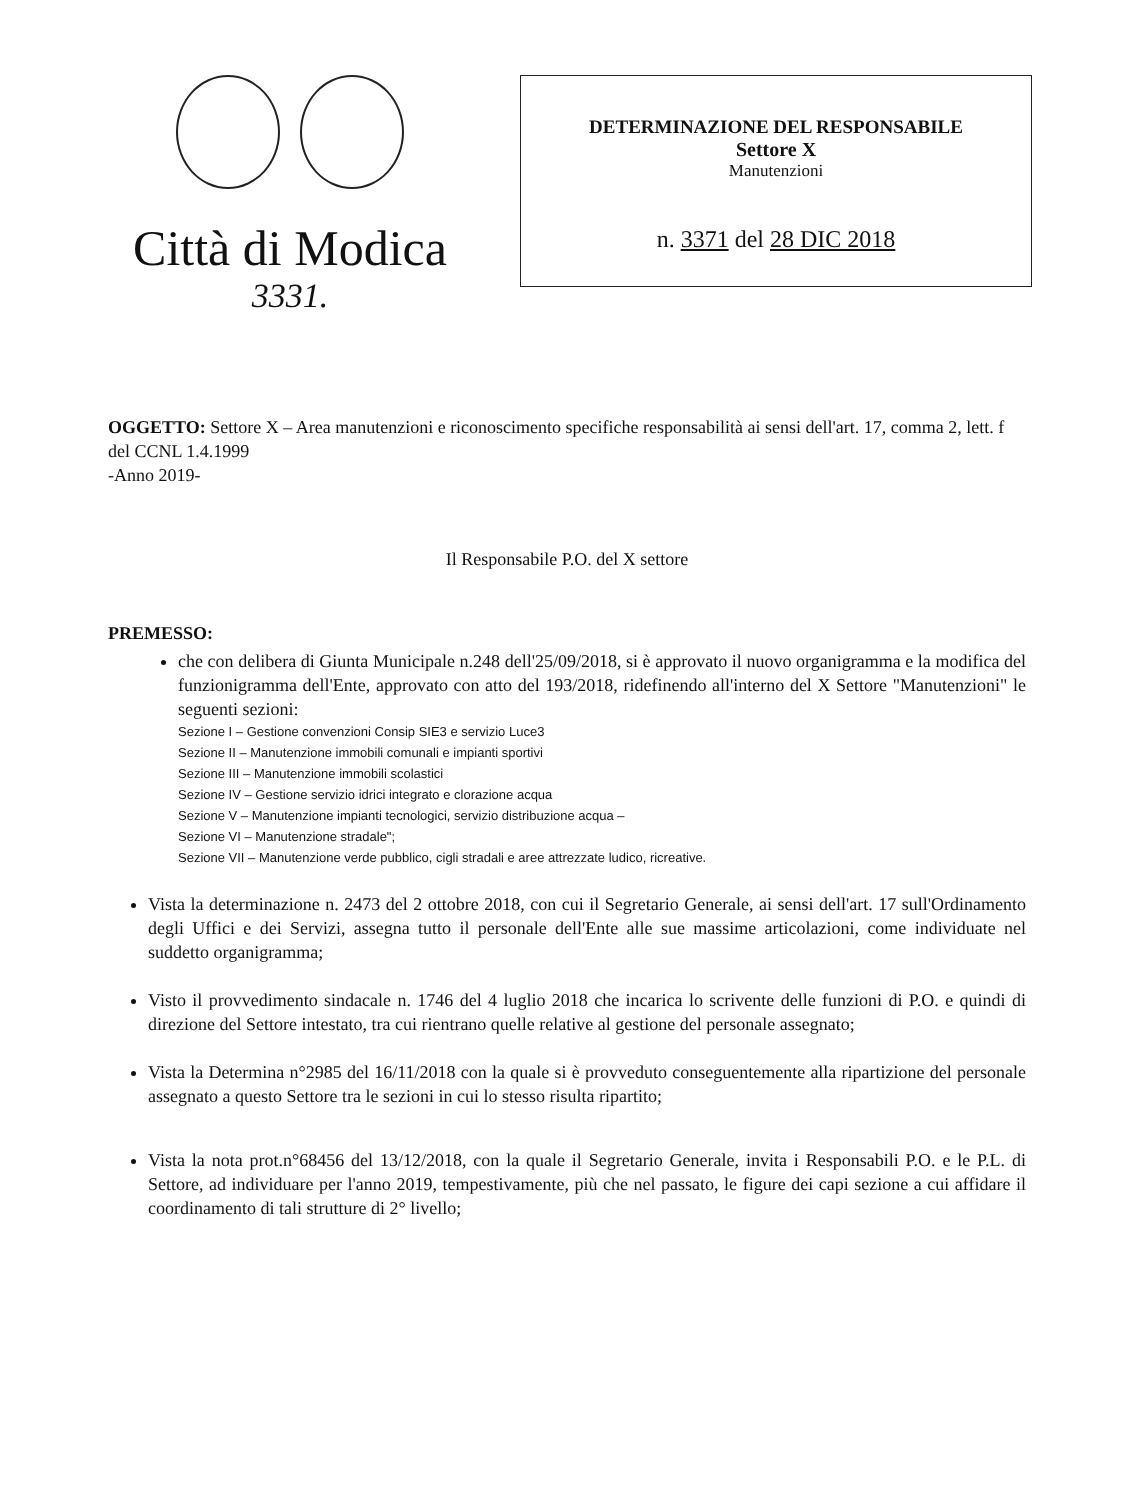Città di Modica
3331.
DETERMINAZIONE DEL RESPONSABILE
Settore X
Manutenzioni
n. 3371 del 28 DIC 2018
OGGETTO: Settore X – Area manutenzioni e riconoscimento specifiche responsabilità ai sensi dell'art. 17, comma 2, lett. f del CCNL 1.4.1999
-Anno 2019-
Il Responsabile P.O. del X settore
PREMESSO:
che con delibera di Giunta Municipale n.248 dell'25/09/2018, si è approvato il nuovo organigramma e la modifica del funzionigramma dell'Ente, approvato con atto del 193/2018, ridefinendo all'interno del X Settore "Manutenzioni" le seguenti sezioni:
Sezione I – Gestione convenzioni Consip SIE3 e servizio Luce3
Sezione II – Manutenzione immobili comunali e impianti sportivi
Sezione III – Manutenzione immobili scolastici
Sezione IV – Gestione servizio idrici integrato e clorazione acqua
Sezione V – Manutenzione impianti tecnologici, servizio distribuzione acqua –
Sezione VI – Manutenzione stradale";
Sezione VII – Manutenzione verde pubblico, cigli stradali e aree attrezzate ludico, ricreative.
Vista la determinazione n. 2473 del 2 ottobre 2018, con cui il Segretario Generale, ai sensi dell'art. 17 sull'Ordinamento degli Uffici e dei Servizi, assegna tutto il personale dell'Ente alle sue massime articolazioni, come individuate nel suddetto organigramma;
Visto il provvedimento sindacale n. 1746 del 4 luglio 2018 che incarica lo scrivente delle funzioni di P.O. e quindi di direzione del Settore intestato, tra cui rientrano quelle relative al gestione del personale assegnato;
Vista la Determina n°2985 del 16/11/2018 con la quale si è provveduto conseguentemente alla ripartizione del personale assegnato a questo Settore tra le sezioni in cui lo stesso risulta ripartito;
Vista la nota prot.n°68456 del 13/12/2018, con la quale il Segretario Generale, invita i Responsabili P.O. e le P.L. di Settore, ad individuare per l'anno 2019, tempestivamente, più che nel passato, le figure dei capi sezione a cui affidare il coordinamento di tali strutture di 2° livello;